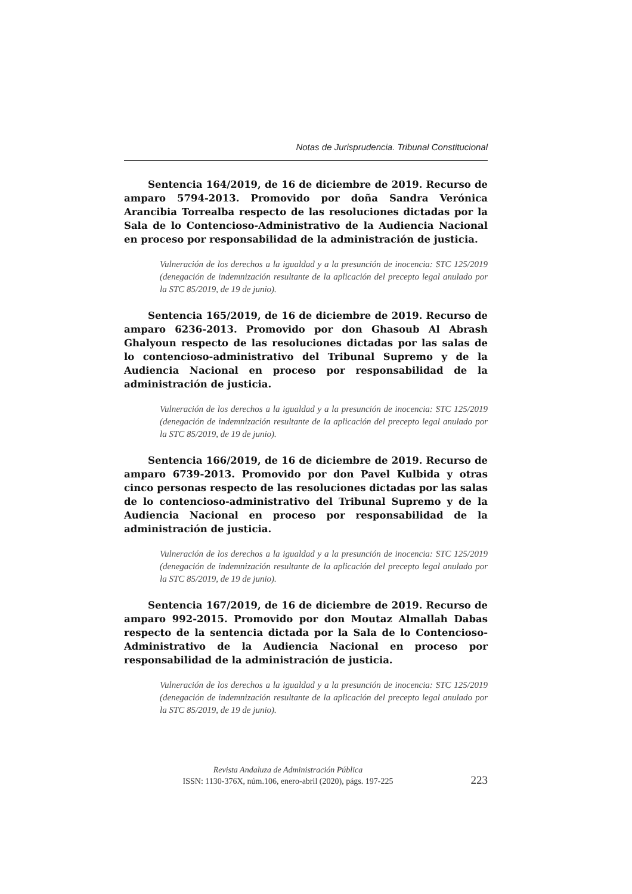Notas de Jurisprudencia. Tribunal Constitucional
Sentencia 164/2019, de 16 de diciembre de 2019. Recurso de amparo 5794-2013. Promovido por doña Sandra Verónica Arancibia Torrealba respecto de las resoluciones dictadas por la Sala de lo Contencioso-Administrativo de la Audiencia Nacional en proceso por responsabilidad de la administración de justicia.
Vulneración de los derechos a la igualdad y a la presunción de inocencia: STC 125/2019 (denegación de indemnización resultante de la aplicación del precepto legal anulado por la STC 85/2019, de 19 de junio).
Sentencia 165/2019, de 16 de diciembre de 2019. Recurso de amparo 6236-2013. Promovido por don Ghasoub Al Abrash Ghalyoun respecto de las resoluciones dictadas por las salas de lo contencioso-administrativo del Tribunal Supremo y de la Audiencia Nacional en proceso por responsabilidad de la administración de justicia.
Vulneración de los derechos a la igualdad y a la presunción de inocencia: STC 125/2019 (denegación de indemnización resultante de la aplicación del precepto legal anulado por la STC 85/2019, de 19 de junio).
Sentencia 166/2019, de 16 de diciembre de 2019. Recurso de amparo 6739-2013. Promovido por don Pavel Kulbida y otras cinco personas respecto de las resoluciones dictadas por las salas de lo contencioso-administrativo del Tribunal Supremo y de la Audiencia Nacional en proceso por responsabilidad de la administración de justicia.
Vulneración de los derechos a la igualdad y a la presunción de inocencia: STC 125/2019 (denegación de indemnización resultante de la aplicación del precepto legal anulado por la STC 85/2019, de 19 de junio).
Sentencia 167/2019, de 16 de diciembre de 2019. Recurso de amparo 992-2015. Promovido por don Moutaz Almallah Dabas respecto de la sentencia dictada por la Sala de lo Contencioso-Administrativo de la Audiencia Nacional en proceso por responsabilidad de la administración de justicia.
Vulneración de los derechos a la igualdad y a la presunción de inocencia: STC 125/2019 (denegación de indemnización resultante de la aplicación del precepto legal anulado por la STC 85/2019, de 19 de junio).
Revista Andaluza de Administración Pública
ISSN: 1130-376X, núm.106, enero-abril (2020), págs. 197-225
223